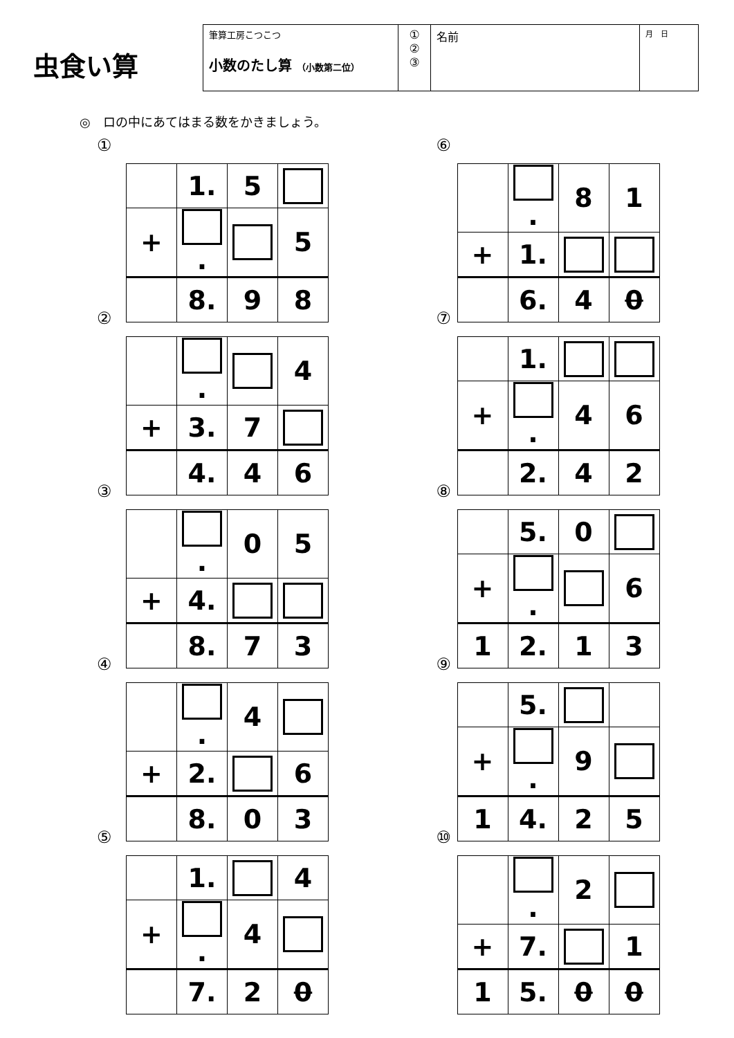虫食い算
| 筆算工房こつこつ 小数のたし算 （小数第二位） | ① ② ③ | 名前 | 月 日 |
◎　ロの中にあてはまる数をかきましょう。
①
| | 1. | 5 | |
| + | . | | 5 |
| | 8. | 9 | 8 |
⑥
| | . | 8 | 1 |
| + | 1. | | |
| | 6. | 4 | 0 |
②
| | . | | 4 |
| + | 3. | 7 | |
| | 4. | 4 | 6 |
⑦
| | 1. | | |
| + | . | 4 | 6 |
| | 2. | 4 | 2 |
③
| | . | 0 | 5 |
| + | 4. | | |
| | 8. | 7 | 3 |
⑧
| | 5. | 0 | |
| + | . | | 6 |
| 1 | 2. | 1 | 3 |
④
| | . | 4 | |
| + | 2. | | 6 |
| | 8. | 0 | 3 |
⑨
| | 5. | | |
| + | . | 9 | |
| 1 | 4. | 2 | 5 |
⑤
| | 1. | | 4 |
| + | . | 4 | |
| | 7. | 2 | 0 |
⑩
| | . | 2 | |
| + | 7. | | 1 |
| 1 | 5. | 0 | 0 |